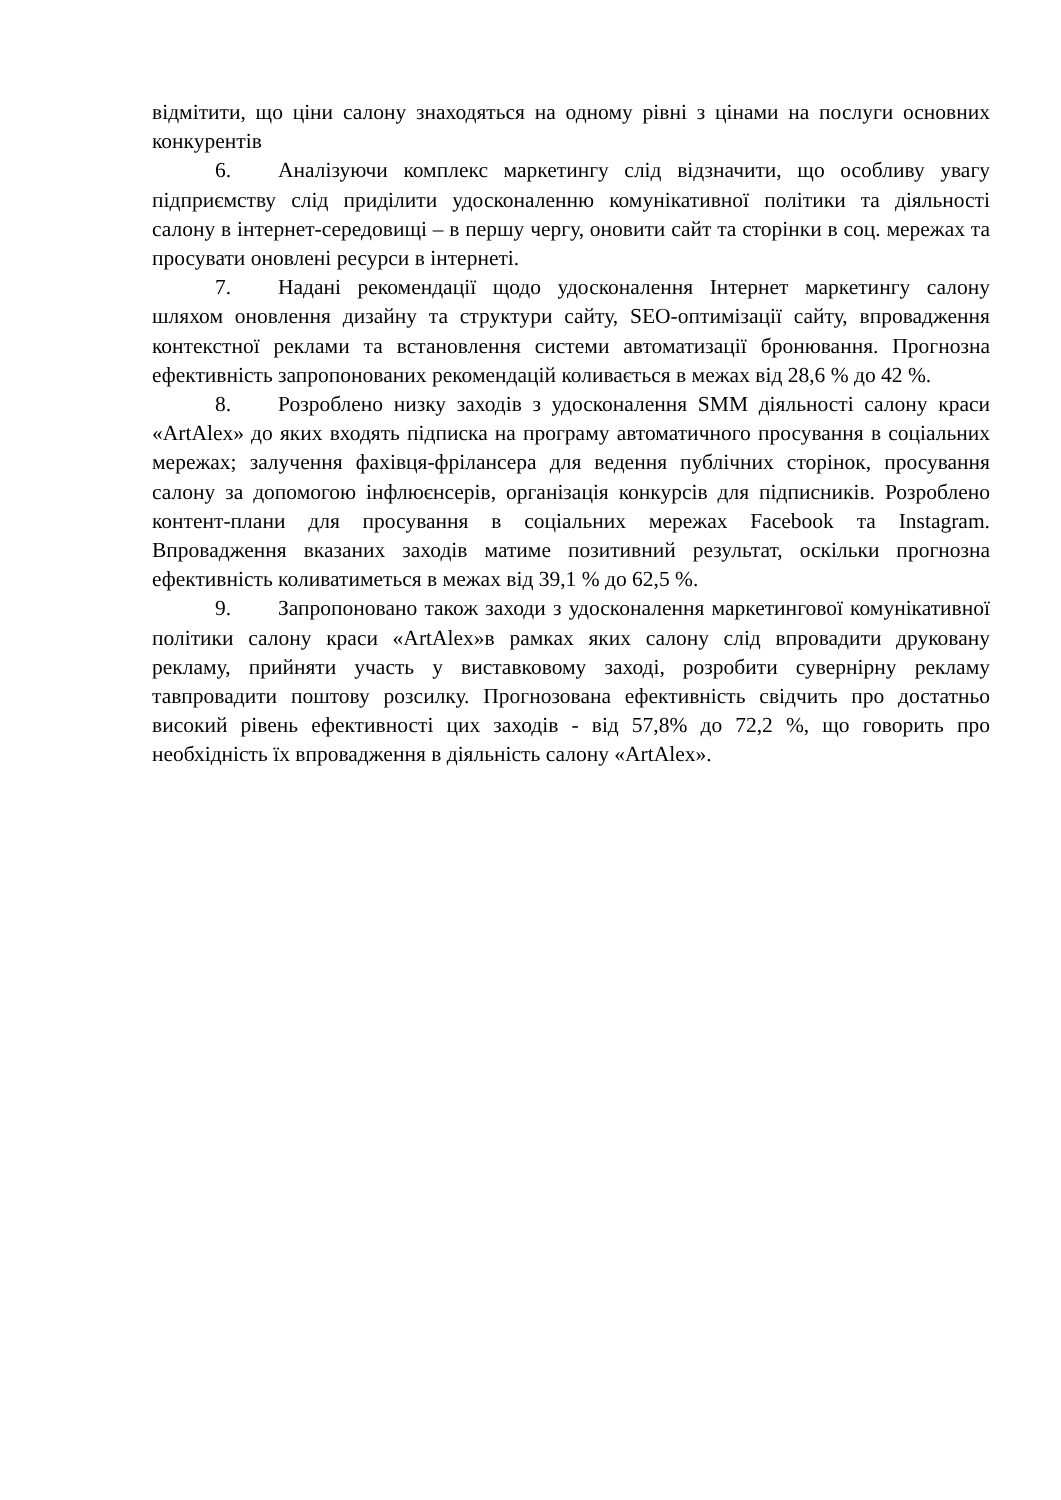відмітити, що ціни салону знаходяться на одному рівні з цінами на послуги основних конкурентів
6. Аналізуючи комплекс маркетингу слід відзначити, що особливу увагу підприємству слід приділити удосконаленню комунікативної політики та діяльності салону в інтернет-середовищі – в першу чергу, оновити сайт та сторінки в соц. мережах та просувати оновлені ресурси в інтернеті.
7. Надані рекомендації щодо удосконалення Інтернет маркетингу салону шляхом оновлення дизайну та структури сайту, SEO-оптимізації сайту, впровадження контекстної реклами та встановлення системи автоматизації бронювання. Прогнозна ефективність запропонованих рекомендацій коливається в межах від 28,6 % до 42 %.
8. Розроблено низку заходів з удосконалення SMM діяльності салону краси «ArtAlex» до яких входять підписка на програму автоматичного просування в соціальних мережах; залучення фахівця-фрілансера для ведення публічних сторінок, просування салону за допомогою інфлюєнсерів, організація конкурсів для підписників. Розроблено контент-плани для просування в соціальних мережах Facebook та Instagram. Впровадження вказаних заходів матиме позитивний результат, оскільки прогнозна ефективність коливатиметься в межах від 39,1 % до 62,5 %.
9. Запропоновано також заходи з удосконалення маркетингової комунікативної політики салону краси «ArtAlex»в рамках яких салону слід впровадити друковану рекламу, прийняти участь у виставковому заході, розробити сувернірну рекламу тавпровадити поштову розсилку. Прогнозована ефективність свідчить про достатньо високий рівень ефективності цих заходів - від 57,8% до 72,2 %, що говорить про необхідність їх впровадження в діяльність салону «ArtAlex».